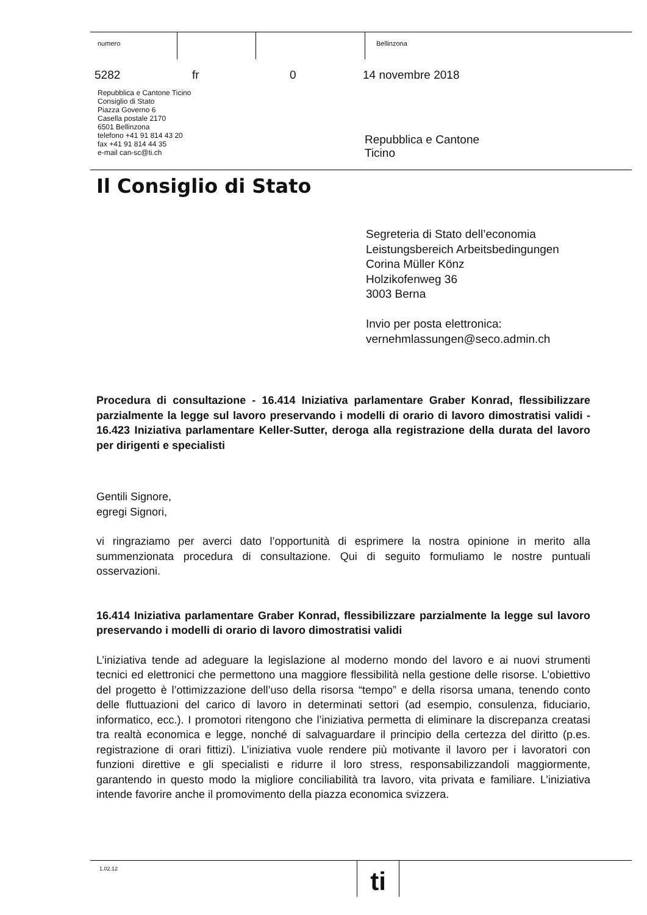numero Bellinzona
5282 fr 0 14 novembre 2018
Repubblica e Cantone Ticino
Consiglio di Stato
Piazza Governo 6
Casella postale 2170
6501 Bellinzona
telefono +41 91 814 43 20
fax +41 91 814 44 35
e-mail can-sc@ti.ch
Repubblica e Cantone
Ticino
Il Consiglio di Stato
Segreteria di Stato dell’economia
Leistungsbereich Arbeitsbedingungen
Corina Müller Könz
Holzikofenweg 36
3003 Berna
Invio per posta elettronica:
vernehmlassungen@seco.admin.ch
Procedura di consultazione - 16.414 Iniziativa parlamentare Graber Konrad, flessibilizzare parzialmente la legge sul lavoro preservando i modelli di orario di lavoro dimostratisi validi - 16.423 Iniziativa parlamentare Keller-Sutter, deroga alla registrazione della durata del lavoro per dirigenti e specialisti
Gentili Signore,
egregi Signori,
vi ringraziamo per averci dato l’opportunità di esprimere la nostra opinione in merito alla summenzionata procedura di consultazione. Qui di seguito formuliamo le nostre puntuali osservazioni.
16.414 Iniziativa parlamentare Graber Konrad, flessibilizzare parzialmente la legge sul lavoro preservando i modelli di orario di lavoro dimostratisi validi
L’iniziativa tende ad adeguare la legislazione al moderno mondo del lavoro e ai nuovi strumenti tecnici ed elettronici che permettono una maggiore flessibilità nella gestione delle risorse. L’obiettivo del progetto è l’ottimizzazione dell’uso della risorsa “tempo” e della risorsa umana, tenendo conto delle fluttuazioni del carico di lavoro in determinati settori (ad esempio, consulenza, fiduciario, informatico, ecc.). I promotori ritengono che l’iniziativa permetta di eliminare la discrepanza creatasi tra realtà economica e legge, nonché di salvaguardare il principio della certezza del diritto (p.es. registrazione di orari fittizi). L’iniziativa vuole rendere più motivante il lavoro per i lavoratori con funzioni direttive e gli specialisti e ridurre il loro stress, responsabilizzandoli maggiormente, garantendo in questo modo la migliore conciliabilità tra lavoro, vita privata e familiare. L’iniziativa intende favorire anche il promovimento della piazza economica svizzera.
1.02.12 ti